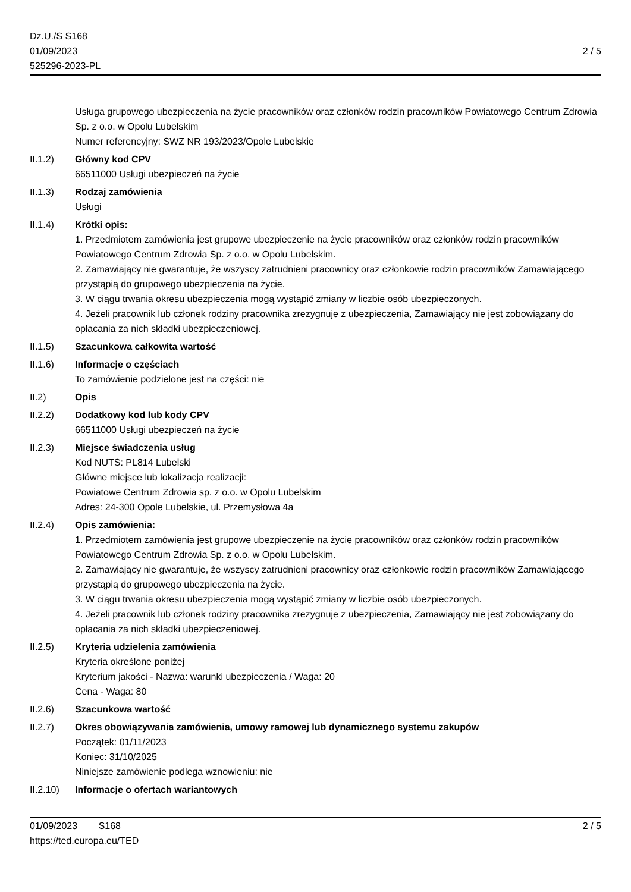Dz.U./S S168
01/09/2023
525296-2023-PL
2 / 5
Usługa grupowego ubezpieczenia na życie pracowników oraz członków rodzin pracowników Powiatowego Centrum Zdrowia Sp. z o.o. w Opolu Lubelskim
Numer referencyjny: SWZ NR 193/2023/Opole Lubelskie
II.1.2) Główny kod CPV
66511000 Usługi ubezpieczeń na życie
II.1.3) Rodzaj zamówienia
Usługi
II.1.4) Krótki opis:
1. Przedmiotem zamówienia jest grupowe ubezpieczenie na życie pracowników oraz członków rodzin pracowników Powiatowego Centrum Zdrowia Sp. z o.o. w Opolu Lubelskim.
2. Zamawiający nie gwarantuje, że wszyscy zatrudnieni pracownicy oraz członkowie rodzin pracowników Zamawiającego przystąpią do grupowego ubezpieczenia na życie.
3. W ciągu trwania okresu ubezpieczenia mogą wystąpić zmiany w liczbie osób ubezpieczonych.
4. Jeżeli pracownik lub członek rodziny pracownika zrezygnuje z ubezpieczenia, Zamawiający nie jest zobowiązany do opłacania za nich składki ubezpieczeniowej.
II.1.5) Szacunkowa całkowita wartość
II.1.6) Informacje o częściach
To zamówienie podzielone jest na części: nie
II.2) Opis
II.2.2) Dodatkowy kod lub kody CPV
66511000 Usługi ubezpieczeń na życie
II.2.3) Miejsce świadczenia usług
Kod NUTS: PL814 Lubelski
Główne miejsce lub lokalizacja realizacji:
Powiatowe Centrum Zdrowia sp. z o.o. w Opolu Lubelskim
Adres: 24-300 Opole Lubelskie, ul. Przemysłowa 4a
II.2.4) Opis zamówienia:
1. Przedmiotem zamówienia jest grupowe ubezpieczenie na życie pracowników oraz członków rodzin pracowników Powiatowego Centrum Zdrowia Sp. z o.o. w Opolu Lubelskim.
2. Zamawiający nie gwarantuje, że wszyscy zatrudnieni pracownicy oraz członkowie rodzin pracowników Zamawiającego przystąpią do grupowego ubezpieczenia na życie.
3. W ciągu trwania okresu ubezpieczenia mogą wystąpić zmiany w liczbie osób ubezpieczonych.
4. Jeżeli pracownik lub członek rodziny pracownika zrezygnuje z ubezpieczenia, Zamawiający nie jest zobowiązany do opłacania za nich składki ubezpieczeniowej.
II.2.5) Kryteria udzielenia zamówienia
Kryteria określone poniżej
Kryterium jakości - Nazwa: warunki ubezpieczenia / Waga: 20
Cena - Waga: 80
II.2.6) Szacunkowa wartość
II.2.7) Okres obowiązywania zamówienia, umowy ramowej lub dynamicznego systemu zakupów
Początek: 01/11/2023
Koniec: 31/10/2025
Niniejsze zamówienie podlega wznowieniu: nie
II.2.10)
Informacje o ofertach wariantowych
01/09/2023 S168
https://ted.europa.eu/TED
2 / 5